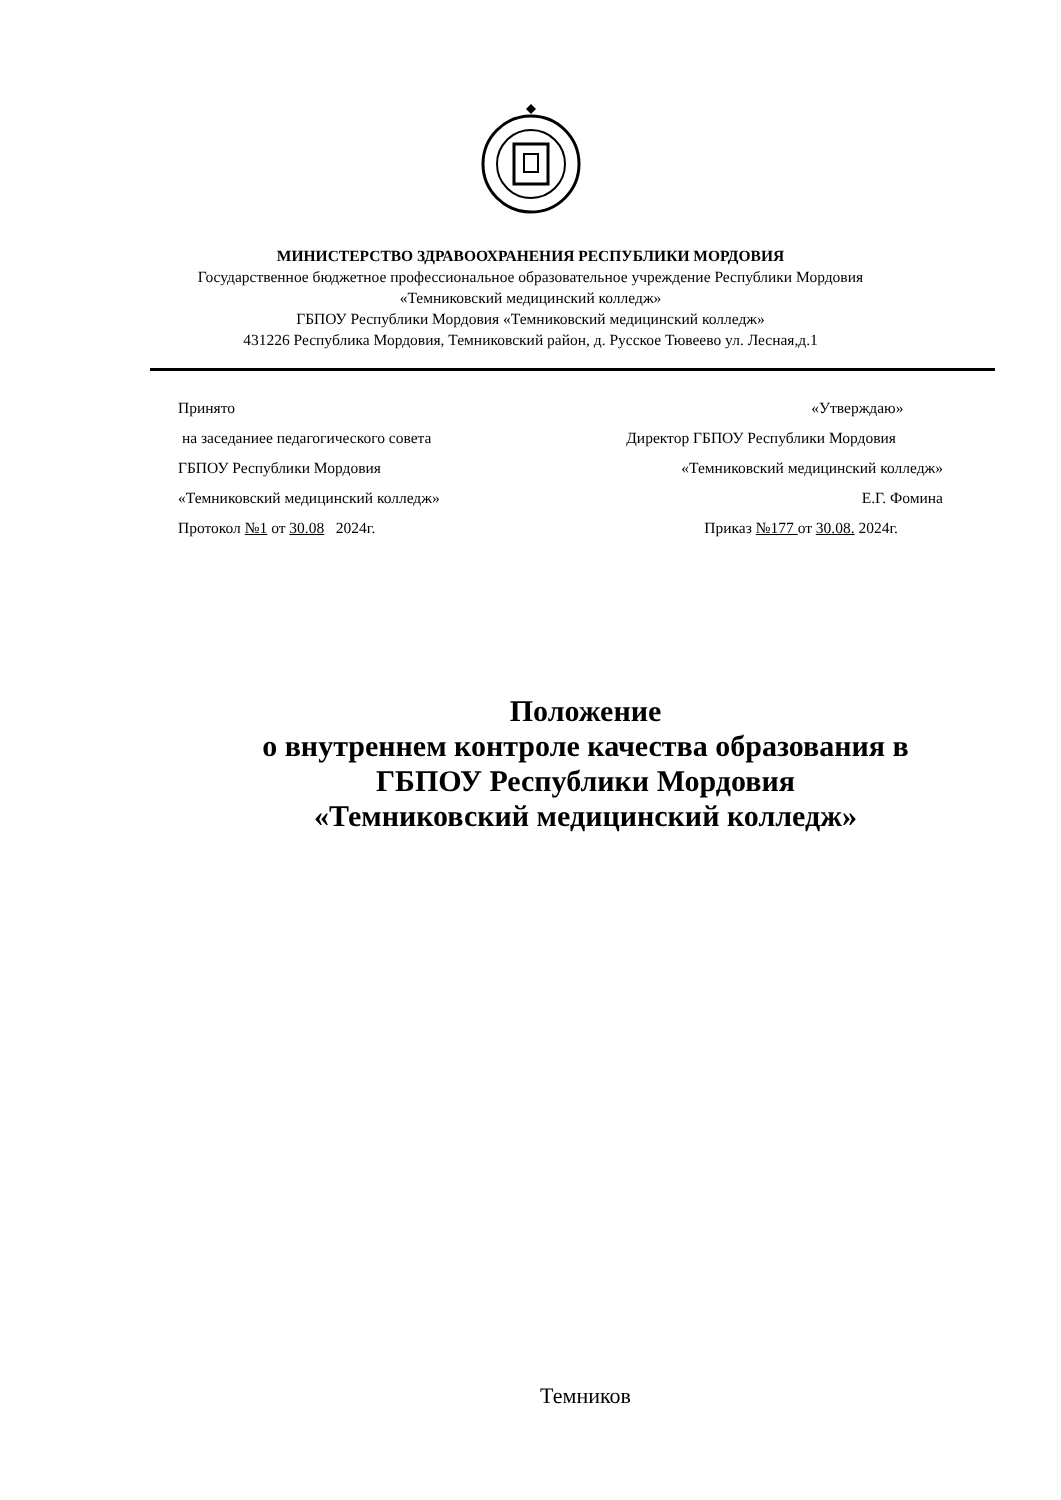МИНИСТЕРСТВО ЗДРАВООХРАНЕНИЯ РЕСПУБЛИКИ МОРДОВИЯ
Государственное бюджетное профессиональное образовательное учреждение Республики Мордовия
«Темниковский медицинский колледж»
ГБПОУ Республики Мордовия «Темниковский медицинский колледж»
431226 Республика Мордовия, Темниковский район, д. Русское Тювеево ул. Лесная,д.1
Принято
на заседаниее педагогического совета
ГБПОУ Республики Мордовия
«Темниковский медицинский колледж»
Протокол №1 от 30.08 2024г.
«Утверждаю»
Директор ГБПОУ Республики Мордовия
«Темниковский медицинский колледж»
Е.Г. Фомина
Приказ №177 от 30.08. 2024г.
Положение
о внутреннем контроле качества образования в
ГБПОУ Республики Мордовия
«Темниковский медицинский колледж»
Темников